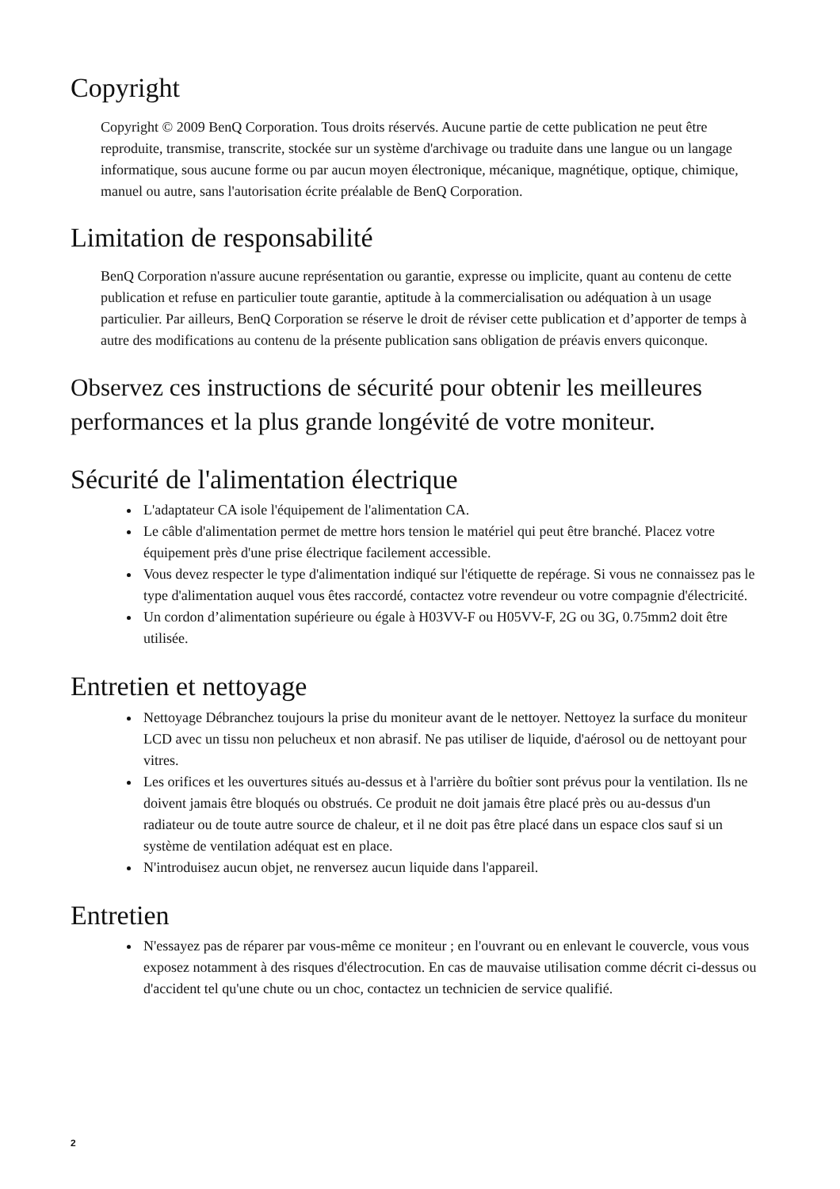Copyright
Copyright © 2009 BenQ Corporation. Tous droits réservés. Aucune partie de cette publication ne peut être reproduite, transmise, transcrite, stockée sur un système d'archivage ou traduite dans une langue ou un langage informatique, sous aucune forme ou par aucun moyen électronique, mécanique, magnétique, optique, chimique, manuel ou autre, sans l'autorisation écrite préalable de BenQ Corporation.
Limitation de responsabilité
BenQ Corporation n'assure aucune représentation ou garantie, expresse ou implicite, quant au contenu de cette publication et refuse en particulier toute garantie, aptitude à la commercialisation ou adéquation à un usage particulier. Par ailleurs, BenQ Corporation se réserve le droit de réviser cette publication et d’apporter de temps à autre des modifications au contenu de la présente publication sans obligation de préavis envers quiconque.
Observez ces instructions de sécurité pour obtenir les meilleures performances et la plus grande longévité de votre moniteur.
Sécurité de l'alimentation électrique
L'adaptateur CA isole l'équipement de l'alimentation CA.
Le câble d'alimentation permet de mettre hors tension le matériel qui peut être branché. Placez votre équipement près d'une prise électrique facilement accessible.
Vous devez respecter le type d'alimentation indiqué sur l'étiquette de repérage. Si vous ne connaissez pas le type d'alimentation auquel vous êtes raccordé, contactez votre revendeur ou votre compagnie d'électricité.
Un cordon d’alimentation supérieure ou égale à H03VV-F ou H05VV-F, 2G ou 3G, 0.75mm2 doit être utilisée.
Entretien et nettoyage
Nettoyage Débranchez toujours la prise du moniteur avant de le nettoyer. Nettoyez la surface du moniteur LCD avec un tissu non pelucheux et non abrasif. Ne pas utiliser de liquide, d'aérosol ou de nettoyant pour vitres.
Les orifices et les ouvertures situés au-dessus et à l'arrière du boîtier sont prévus pour la ventilation. Ils ne doivent jamais être bloqués ou obstrués. Ce produit ne doit jamais être placé près ou au-dessus d'un radiateur ou de toute autre source de chaleur, et il ne doit pas être placé dans un espace clos sauf si un système de ventilation adéquat est en place.
N'introduisez aucun objet, ne renversez aucun liquide dans l'appareil.
Entretien
N'essayez pas de réparer par vous-même ce moniteur ; en l'ouvrant ou en enlevant le couvercle, vous vous exposez notamment à des risques d'électrocution. En cas de mauvaise utilisation comme décrit ci-dessus ou d'accident tel qu'une chute ou un choc, contactez un technicien de service qualifié.
2